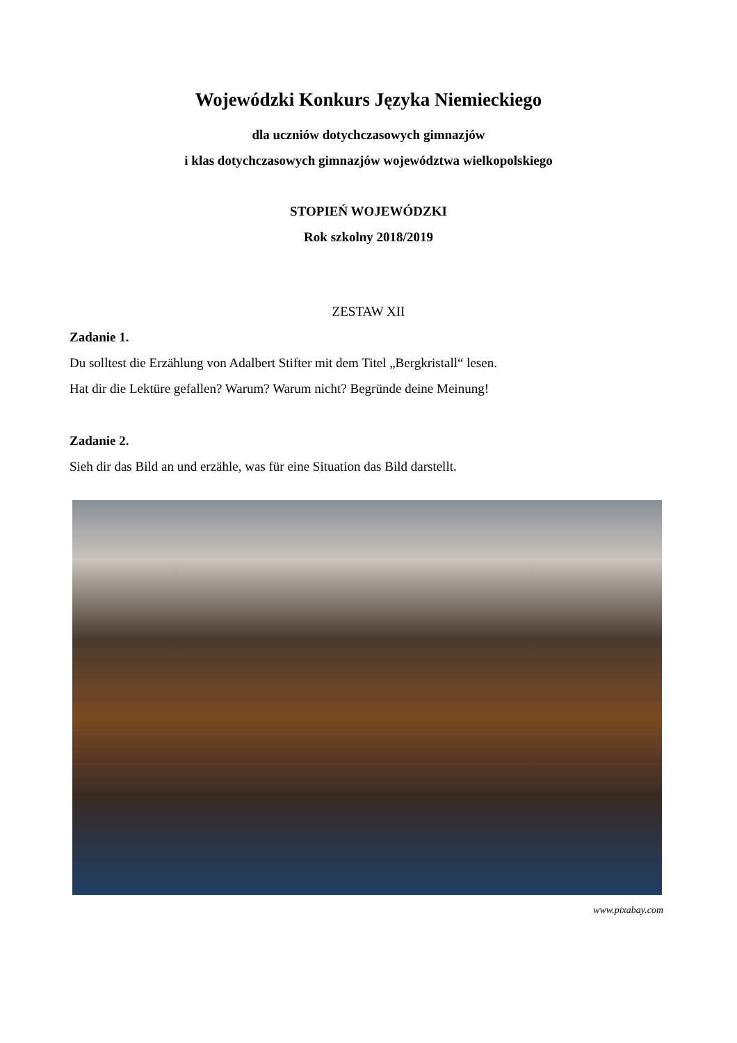Wojewódzki Konkurs Języka Niemieckiego
dla uczniów dotychczasowych gimnazjów
i klas dotychczasowych gimnazjów województwa wielkopolskiego
STOPIEŃ WOJEWÓDZKI
Rok szkolny 2018/2019
ZESTAW XII
Zadanie 1.
Du solltest die Erzählung von Adalbert Stifter mit dem Titel „Bergkristall“ lesen.
Hat dir die Lektüre gefallen? Warum? Warum nicht? Begründe deine Meinung!
Zadanie 2.
Sieh dir das Bild an und erzähle, was für eine Situation das Bild darstellt.
www.pixabay.com